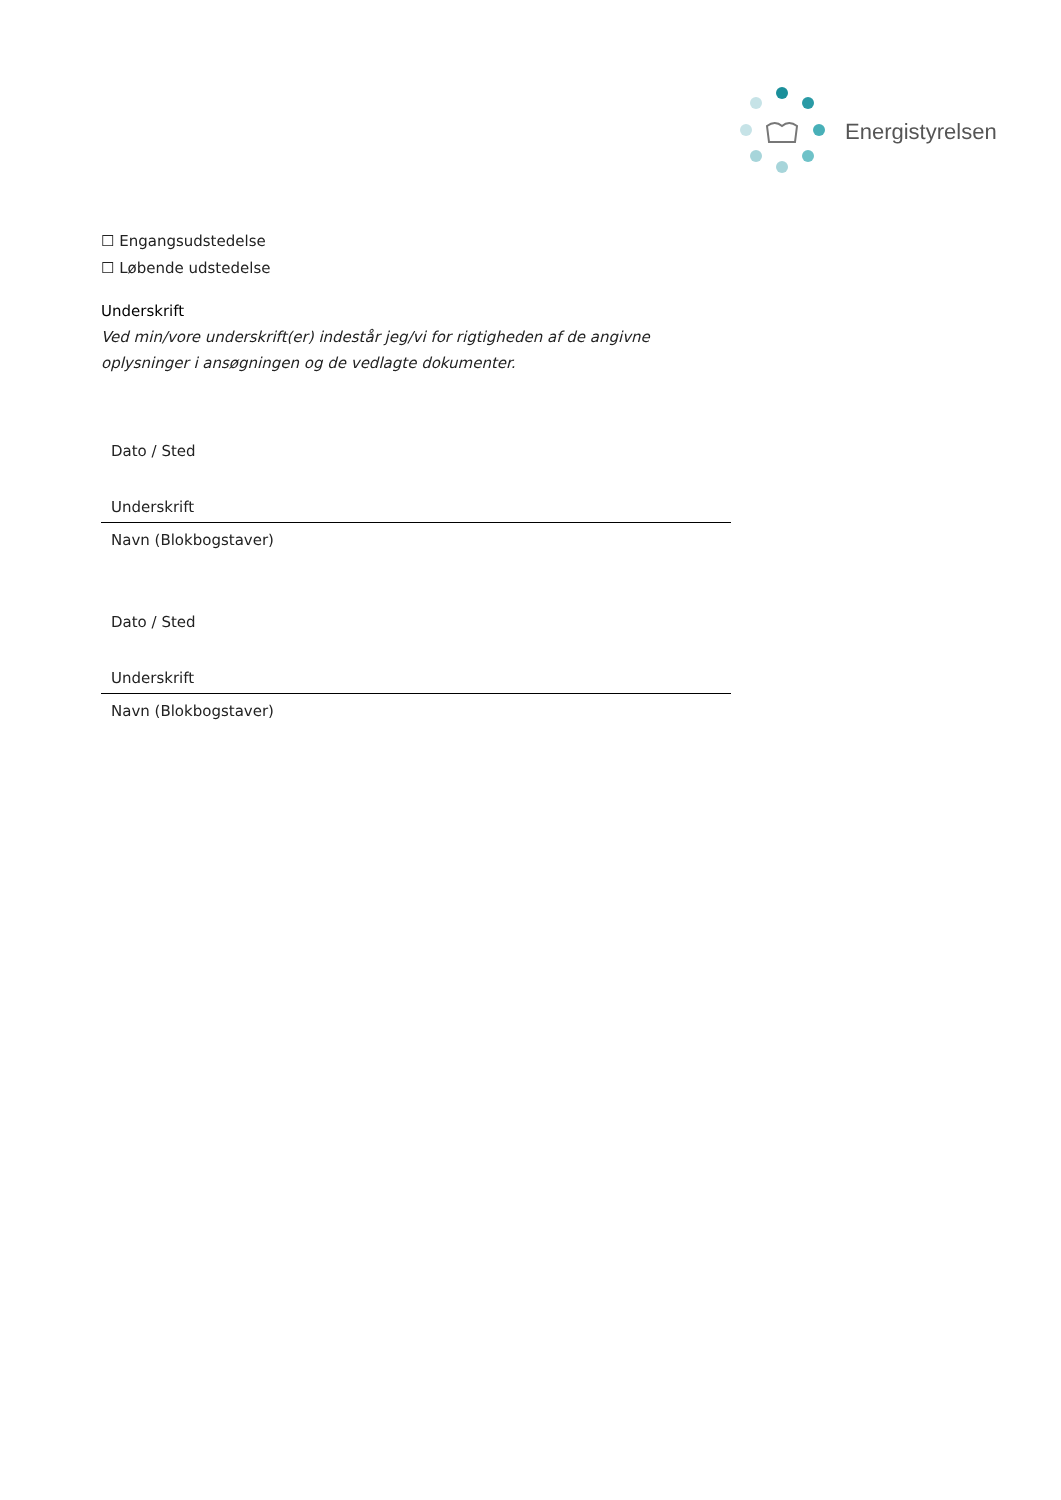Energistyrelsen
☐ Engangsudstedelse
☐ Løbende udstedelse
Underskrift
Ved min/vore underskrift(er) indestår jeg/vi for rigtigheden af de angivne oplysninger i ansøgningen og de vedlagte dokumenter.
Dato / Sted
Underskrift
Navn (Blokbogstaver)
Dato / Sted
Underskrift
Navn (Blokbogstaver)